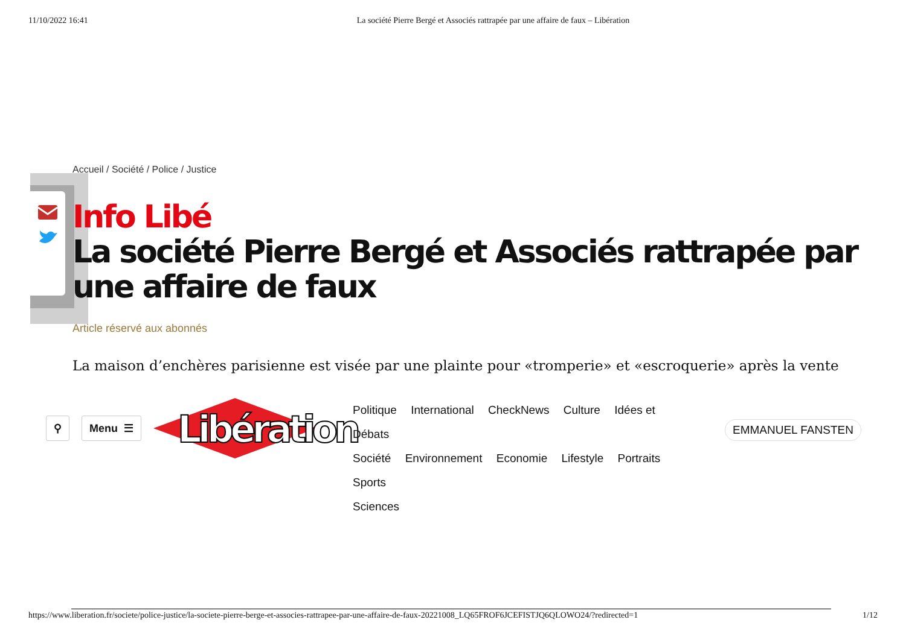11/10/2022 16:41 La société Pierre Bergé et Associés rattrapée par une affaire de faux – Libération
Accueil / Société / Police / Justice
Info Libé
La société Pierre Bergé et Associés rattrapée par une affaire de faux
Article réservé aux abonnés
La maison d’enchères parisienne est visée par une plainte pour «tromperie» et «escroquerie» après la vente
⚲ Menu ☰
Libération
Politique International CheckNews Culture Idées et Débats
Société Environnement Economie Lifestyle Portraits Sports
Sciences
EMMANUEL FANSTEN
https://www.liberation.fr/societe/police-justice/la-societe-pierre-berge-et-associes-rattrapee-par-une-affaire-de-faux-20221008_LQ65FROF6JCEFISTJQ6QLOWO24/?redirected=1 1/12